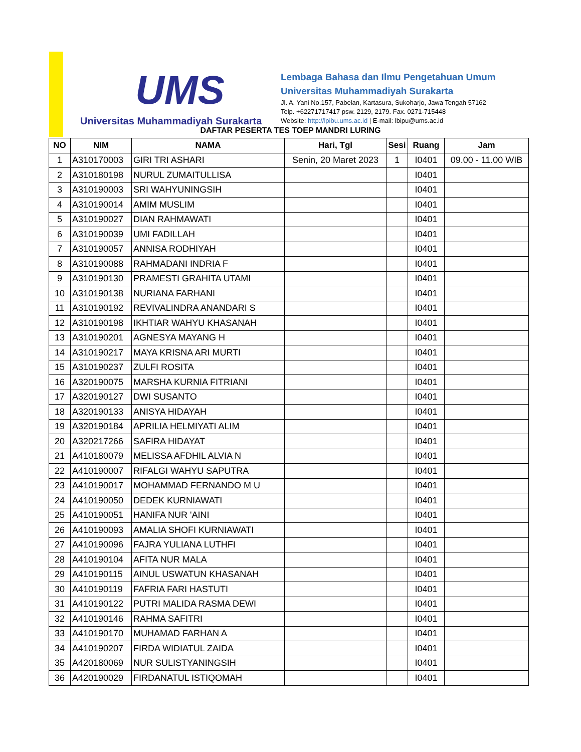UMS
Universitas Muhammadiyah Surakarta
Lembaga Bahasa dan Ilmu Pengetahuan Umum
Universitas Muhammadiyah Surakarta
Jl. A. Yani No.157, Pabelan, Kartasura, Sukoharjo, Jawa Tengah 57162
Telp. +62271717417 psw. 2129, 2179. Fax. 0271-715448
Website: http://lpibu.ums.ac.id | E-mail: lbipu@ums.ac.id
DAFTAR PESERTA TES TOEP MANDRI LURING
| NO | NIM | NAMA | Hari, Tgl | Sesi | Ruang | Jam |
| --- | --- | --- | --- | --- | --- | --- |
| 1 | A310170003 | GIRI TRI ASHARI | Senin, 20 Maret 2023 | 1 | I0401 | 09.00 - 11.00 WIB |
| 2 | A310180198 | NURUL ZUMAITULLISA | | | I0401 | |
| 3 | A310190003 | SRI WAHYUNINGSIH | | | I0401 | |
| 4 | A310190014 | AMIM MUSLIM | | | I0401 | |
| 5 | A310190027 | DIAN RAHMAWATI | | | I0401 | |
| 6 | A310190039 | UMI FADILLAH | | | I0401 | |
| 7 | A310190057 | ANNISA RODHIYAH | | | I0401 | |
| 8 | A310190088 | RAHMADANI INDRIA F | | | I0401 | |
| 9 | A310190130 | PRAMESTI GRAHITA UTAMI | | | I0401 | |
| 10 | A310190138 | NURIANA FARHANI | | | I0401 | |
| 11 | A310190192 | REVIVALINDRA ANANDARI S | | | I0401 | |
| 12 | A310190198 | IKHTIAR WAHYU KHASANAH | | | I0401 | |
| 13 | A310190201 | AGNESYA MAYANG H | | | I0401 | |
| 14 | A310190217 | MAYA KRISNA ARI MURTI | | | I0401 | |
| 15 | A310190237 | ZULFI ROSITA | | | I0401 | |
| 16 | A320190075 | MARSHA KURNIA FITRIANI | | | I0401 | |
| 17 | A320190127 | DWI SUSANTO | | | I0401 | |
| 18 | A320190133 | ANISYA HIDAYAH | | | I0401 | |
| 19 | A320190184 | APRILIA HELMIYATI ALIM | | | I0401 | |
| 20 | A320217266 | SAFIRA HIDAYAT | | | I0401 | |
| 21 | A410180079 | MELISSA AFDHIL ALVIA N | | | I0401 | |
| 22 | A410190007 | RIFALGI WAHYU SAPUTRA | | | I0401 | |
| 23 | A410190017 | MOHAMMAD FERNANDO M U | | | I0401 | |
| 24 | A410190050 | DEDEK KURNIAWATI | | | I0401 | |
| 25 | A410190051 | HANIFA NUR 'AINI | | | I0401 | |
| 26 | A410190093 | AMALIA SHOFI KURNIAWATI | | | I0401 | |
| 27 | A410190096 | FAJRA YULIANA LUTHFI | | | I0401 | |
| 28 | A410190104 | AFITA NUR MALA | | | I0401 | |
| 29 | A410190115 | AINUL USWATUN KHASANAH | | | I0401 | |
| 30 | A410190119 | FAFRIA FARI HASTUTI | | | I0401 | |
| 31 | A410190122 | PUTRI MALIDA RASMA DEWI | | | I0401 | |
| 32 | A410190146 | RAHMA SAFITRI | | | I0401 | |
| 33 | A410190170 | MUHAMAD FARHAN A | | | I0401 | |
| 34 | A410190207 | FIRDA WIDIATUL ZAIDA | | | I0401 | |
| 35 | A420180069 | NUR SULISTYANINGSIH | | | I0401 | |
| 36 | A420190029 | FIRDANATUL ISTIQOMAH | | | I0401 | |